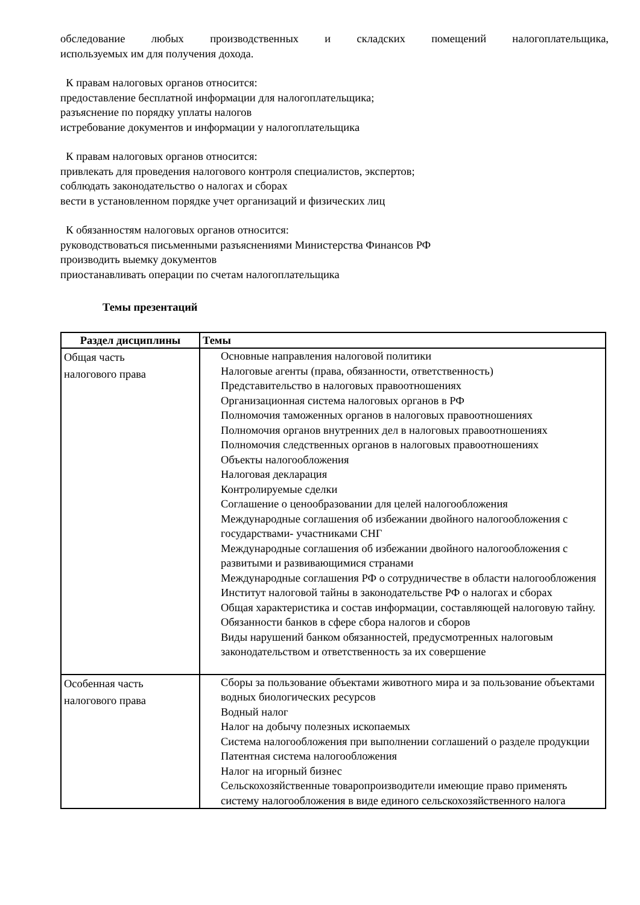обследование любых производственных и складских помещений налогоплательщика,
используемых им для получения дохода.
К правам налоговых органов относится:
предоставление бесплатной информации для налогоплательщика;
разъяснение по порядку уплаты налогов
истребование документов и информации у налогоплательщика
К правам налоговых органов относится:
привлекать для проведения налогового контроля специалистов, экспертов;
соблюдать законодательство о налогах и сборах
вести в установленном порядке учет организаций и физических лиц
К обязанностям налоговых органов относится:
руководствоваться письменными разъяснениями Министерства Финансов РФ
производить выемку документов
приостанавливать операции по счетам налогоплательщика
Темы презентаций
| Раздел дисциплины | Темы |
| --- | --- |
| Общая часть налогового права | Основные направления налоговой политики Налоговые агенты (права, обязанности, ответственность) Представительство в налоговых правоотношениях Организационная система налоговых органов в РФ Полномочия таможенных органов в налоговых правоотношениях Полномочия органов внутренних дел в налоговых правоотношениях Полномочия следственных органов в налоговых правоотношениях Объекты налогообложения Налоговая декларация Контролируемые сделки Соглашение о ценообразовании для целей налогообложения Международные соглашения об избежании двойного налогообложения с государствами- участниками СНГ Международные соглашения об избежании двойного налогообложения с развитыми и развивающимися странами Международные соглашения РФ о сотрудничестве в области налогообложения Институт налоговой тайны в законодательстве РФ о налогах и сборах Общая характеристика и состав информации, составляющей налоговую тайну. Обязанности банков в сфере сбора налогов и сборов Виды нарушений банком обязанностей, предусмотренных налоговым законодательством и ответственность за их совершение |
| Особенная часть налогового права | Сборы за пользование объектами животного мира и за пользование объектами водных биологических ресурсов Водный налог Налог на добычу полезных ископаемых Система налогообложения при выполнении соглашений о разделе продукции Патентная система налогообложения Налог на игорный бизнес Сельскохозяйственные товаропроизводители имеющие право применять систему налогообложения в виде единого сельскохозяйственного налога |